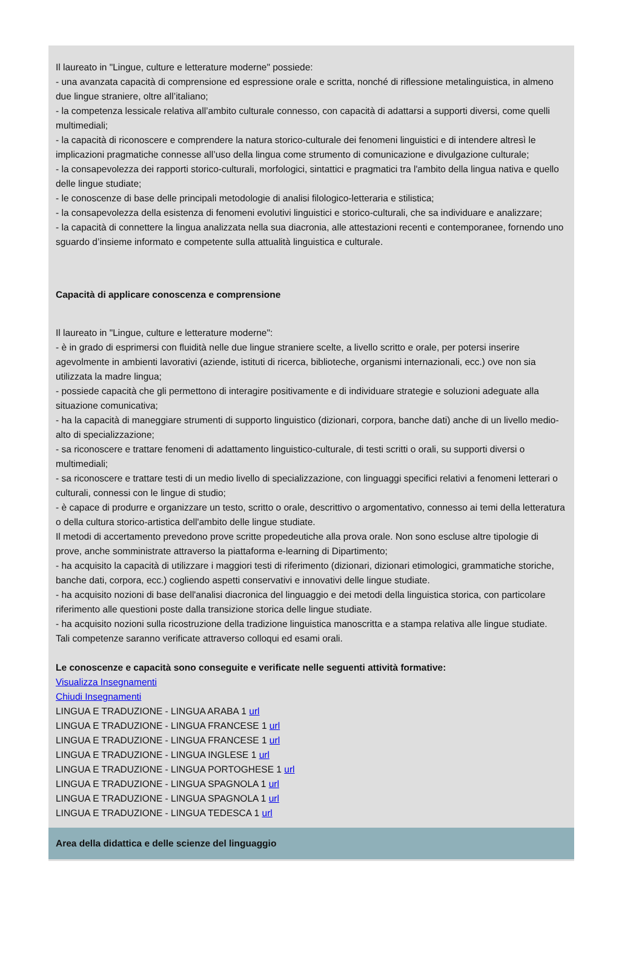Il laureato in "Lingue, culture e letterature moderne" possiede:
- una avanzata capacità di comprensione ed espressione orale e scritta, nonché di riflessione metalinguistica, in almeno due lingue straniere, oltre all’italiano;
- la competenza lessicale relativa all’ambito culturale connesso, con capacità di adattarsi a supporti diversi, come quelli multimediali;
- la capacità di riconoscere e comprendere la natura storico-culturale dei fenomeni linguistici e di intendere altresì le implicazioni pragmatiche connesse all’uso della lingua come strumento di comunicazione e divulgazione culturale;
- la consapevolezza dei rapporti storico-culturali, morfologici, sintattici e pragmatici tra l'ambito della lingua nativa e quello delle lingue studiate;
- le conoscenze di base delle principali metodologie di analisi filologico-letteraria e stilistica;
- la consapevolezza della esistenza di fenomeni evolutivi linguistici e storico-culturali, che sa individuare e analizzare;
- la capacità di connettere la lingua analizzata nella sua diacronia, alle attestazioni recenti e contemporanee, fornendo uno sguardo d’insieme informato e competente sulla attualità linguistica e culturale.
Capacità di applicare conoscenza e comprensione
Il laureato in "Lingue, culture e letterature moderne":
- è in grado di esprimersi con fluidità nelle due lingue straniere scelte, a livello scritto e orale, per potersi inserire agevolmente in ambienti lavorativi (aziende, istituti di ricerca, biblioteche, organismi internazionali, ecc.) ove non sia utilizzata la madre lingua;
- possiede capacità che gli permettono di interagire positivamente e di individuare strategie e soluzioni adeguate alla situazione comunicativa;
- ha la capacità di maneggiare strumenti di supporto linguistico (dizionari, corpora, banche dati) anche di un livello medio-alto di specializzazione;
- sa riconoscere e trattare fenomeni di adattamento linguistico-culturale, di testi scritti o orali, su supporti diversi o multimediali;
- sa riconoscere e trattare testi di un medio livello di specializzazione, con linguaggi specifici relativi a fenomeni letterari o culturali, connessi con le lingue di studio;
- è capace di produrre e organizzare un testo, scritto o orale, descrittivo o argomentativo, connesso ai temi della letteratura o della cultura storico-artistica dell'ambito delle lingue studiate.
Il metodi di accertamento prevedono prove scritte propedeutiche alla prova orale. Non sono escluse altre tipologie di prove, anche somministrate attraverso la piattaforma e-learning di Dipartimento;
- ha acquisito la capacità di utilizzare i maggiori testi di riferimento (dizionari, dizionari etimologici, grammatiche storiche, banche dati, corpora, ecc.) cogliendo aspetti conservativi e innovativi delle lingue studiate.
- ha acquisito nozioni di base dell'analisi diacronica del linguaggio e dei metodi della linguistica storica, con particolare riferimento alle questioni poste dalla transizione storica delle lingue studiate.
- ha acquisito nozioni sulla ricostruzione della tradizione linguistica manoscritta e a stampa relativa alle lingue studiate.
Tali competenze saranno verificate attraverso colloqui ed esami orali.
Le conoscenze e capacità sono conseguite e verificate nelle seguenti attività formative:
Visualizza Insegnamenti
Chiudi Insegnamenti
LINGUA E TRADUZIONE - LINGUA ARABA 1 url
LINGUA E TRADUZIONE - LINGUA FRANCESE 1 url
LINGUA E TRADUZIONE - LINGUA FRANCESE 1 url
LINGUA E TRADUZIONE - LINGUA INGLESE 1 url
LINGUA E TRADUZIONE - LINGUA PORTOGHESE 1 url
LINGUA E TRADUZIONE - LINGUA SPAGNOLA 1 url
LINGUA E TRADUZIONE - LINGUA SPAGNOLA 1 url
LINGUA E TRADUZIONE - LINGUA TEDESCA 1 url
Area della didattica e delle scienze del linguaggio